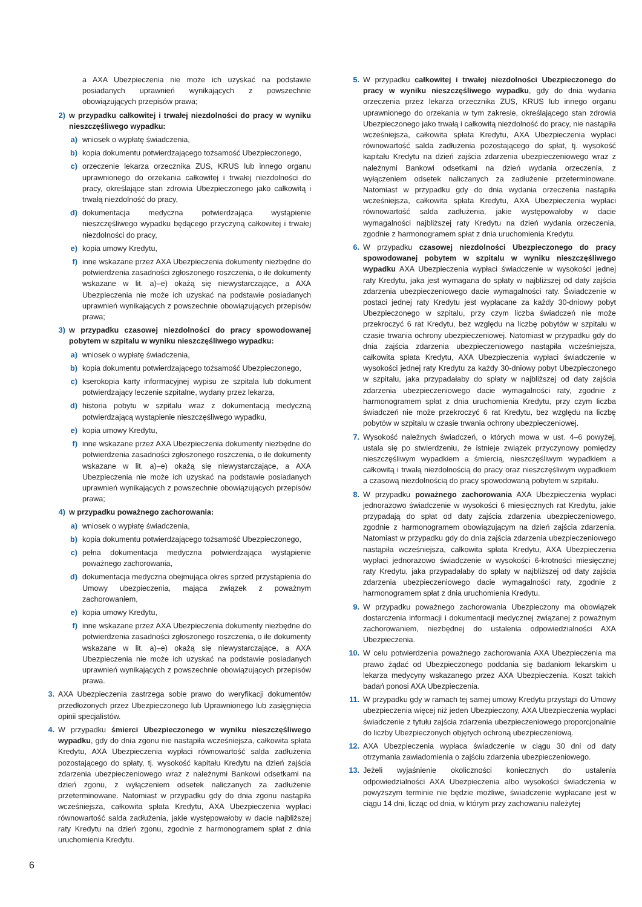a AXA Ubezpieczenia nie może ich uzyskać na podstawie posiadanych uprawnień wynikających z powszechnie obowiązujących przepisów prawa;
2) w przypadku całkowitej i trwałej niezdolności do pracy w wyniku nieszczęśliwego wypadku:
a) wniosek o wypłatę świadczenia,
b) kopia dokumentu potwierdzającego tożsamość Ubezpieczonego,
c) orzeczenie lekarza orzecznika ZUS, KRUS lub innego organu uprawnionego do orzekania całkowitej i trwałej niezdolności do pracy, określające stan zdrowia Ubezpieczonego jako całkowitą i trwałą niezdolność do pracy,
d) dokumentacja medyczna potwierdzająca wystąpienie nieszczęśliwego wypadku będącego przyczyną całkowitej i trwałej niezdolności do pracy,
e) kopia umowy Kredytu,
f) inne wskazane przez AXA Ubezpieczenia dokumenty niezbędne do potwierdzenia zasadności zgłoszonego roszczenia, o ile dokumenty wskazane w lit. a)–e) okażą się niewystarczające, a AXA Ubezpieczenia nie może ich uzyskać na podstawie posiadanych uprawnień wynikających z powszechnie obowiązujących przepisów prawa;
3) w przypadku czasowej niezdolności do pracy spowodowanej pobytem w szpitalu w wyniku nieszczęśliwego wypadku:
a) wniosek o wypłatę świadczenia,
b) kopia dokumentu potwierdzającego tożsamość Ubezpieczonego,
c) kserokopia karty informacyjnej wypisu ze szpitala lub dokument potwierdzający leczenie szpitalne, wydany przez lekarza,
d) historia pobytu w szpitalu wraz z dokumentacją medyczną potwierdzającą wystąpienie nieszczęśliwego wypadku,
e) kopia umowy Kredytu,
f) inne wskazane przez AXA Ubezpieczenia dokumenty niezbędne do potwierdzenia zasadności zgłoszonego roszczenia, o ile dokumenty wskazane w lit. a)–e) okażą się niewystarczające, a AXA Ubezpieczenia nie może ich uzyskać na podstawie posiadanych uprawnień wynikających z powszechnie obowiązujących przepisów prawa;
4) w przypadku poważnego zachorowania:
a) wniosek o wypłatę świadczenia,
b) kopia dokumentu potwierdzającego tożsamość Ubezpieczonego,
c) pełna dokumentacja medyczna potwierdzająca wystąpienie poważnego zachorowania,
d) dokumentacja medyczna obejmująca okres sprzed przystąpienia do Umowy ubezpieczenia, mająca związek z poważnym zachorowaniem,
e) kopia umowy Kredytu,
f) inne wskazane przez AXA Ubezpieczenia dokumenty niezbędne do potwierdzenia zasadności zgłoszonego roszczenia, o ile dokumenty wskazane w lit. a)–e) okażą się niewystarczające, a AXA Ubezpieczenia nie może ich uzyskać na podstawie posiadanych uprawnień wynikających z powszechnie obowiązujących przepisów prawa.
3. AXA Ubezpieczenia zastrzega sobie prawo do weryfikacji dokumentów przedłożonych przez Ubezpieczonego lub Uprawnionego lub zasięgnięcia opinii specjalistów.
4. W przypadku śmierci Ubezpieczonego w wyniku nieszczęśliwego wypadku, gdy do dnia zgonu nie nastąpiła wcześniejsza, całkowita spłata Kredytu, AXA Ubezpieczenia wypłaci równowartość salda zadłużenia pozostającego do spłaty, tj. wysokość kapitału Kredytu na dzień zajścia zdarzenia ubezpieczeniowego wraz z należnymi Bankowi odsetkami na dzień zgonu, z wyłączeniem odsetek naliczanych za zadłużenie przeterminowane. Natomiast w przypadku gdy do dnia zgonu nastąpiła wcześniejsza, całkowita spłata Kredytu, AXA Ubezpieczenia wypłaci równowartość salda zadłużenia, jakie występowałoby w dacie najbliższej raty Kredytu na dzień zgonu, zgodnie z harmonogramem spłat z dnia uruchomienia Kredytu.
5. W przypadku całkowitej i trwałej niezdolności Ubezpieczonego do pracy w wyniku nieszczęśliwego wypadku, gdy do dnia wydania orzeczenia przez lekarza orzecznika ZUS, KRUS lub innego organu uprawnionego do orzekania w tym zakresie, określającego stan zdrowia Ubezpieczonego jako trwałą i całkowitą niezdolność do pracy, nie nastąpiła wcześniejsza, całkowita spłata Kredytu, AXA Ubezpieczenia wypłaci równowartość salda zadłużenia pozostającego do spłat, tj. wysokość kapitału Kredytu na dzień zajścia zdarzenia ubezpieczeniowego wraz z należnymi Bankowi odsetkami na dzień wydania orzeczenia, z wyłączeniem odsetek naliczanych za zadłużenie przeterminowane. Natomiast w przypadku gdy do dnia wydania orzeczenia nastąpiła wcześniejsza, całkowita spłata Kredytu, AXA Ubezpieczenia wypłaci równowartość salda zadłużenia, jakie występowałoby w dacie wymagalności najbliższej raty Kredytu na dzień wydania orzeczenia, zgodnie z harmonogramem spłat z dnia uruchomienia Kredytu.
6. W przypadku czasowej niezdolności Ubezpieczonego do pracy spowodowanej pobytem w szpitalu w wyniku nieszczęśliwego wypadku AXA Ubezpieczenia wypłaci świadczenie w wysokości jednej raty Kredytu, jaka jest wymagana do spłaty w najbliższej od daty zajścia zdarzenia ubezpieczeniowego dacie wymagalności raty. Świadczenie w postaci jednej raty Kredytu jest wypłacane za każdy 30-dniowy pobyt Ubezpieczonego w szpitalu, przy czym liczba świadczeń nie może przekroczyć 6 rat Kredytu, bez względu na liczbę pobytów w szpitalu w czasie trwania ochrony ubezpieczeniowej. Natomiast w przypadku gdy do dnia zajścia zdarzenia ubezpieczeniowego nastąpiła wcześniejsza, całkowita spłata Kredytu, AXA Ubezpieczenia wypłaci świadczenie w wysokości jednej raty Kredytu za każdy 30-dniowy pobyt Ubezpieczonego w szpitalu, jaka przypadałaby do spłaty w najbliższej od daty zajścia zdarzenia ubezpieczeniowego dacie wymagalności raty, zgodnie z harmonogramem spłat z dnia uruchomienia Kredytu, przy czym liczba świadczeń nie może przekroczyć 6 rat Kredytu, bez względu na liczbę pobytów w szpitalu w czasie trwania ochrony ubezpieczeniowej.
7. Wysokość należnych świadczeń, o których mowa w ust. 4–6 powyżej, ustala się po stwierdzeniu, że istnieje związek przyczynowy pomiędzy nieszczęśliwym wypadkiem a śmiercią, nieszczęśliwym wypadkiem a całkowitą i trwałą niezdolnością do pracy oraz nieszczęśliwym wypadkiem a czasową niezdolnością do pracy spowodowaną pobytem w szpitalu.
8. W przypadku poważnego zachorowania AXA Ubezpieczenia wypłaci jednorazowo świadczenie w wysokości 6 miesięcznych rat Kredytu, jakie przypadają do spłat od daty zajścia zdarzenia ubezpieczeniowego, zgodnie z harmonogramem obowiązującym na dzień zajścia zdarzenia. Natomiast w przypadku gdy do dnia zajścia zdarzenia ubezpieczeniowego nastąpiła wcześniejsza, całkowita spłata Kredytu, AXA Ubezpieczenia wypłaci jednorazowo świadczenie w wysokości 6-krotności miesięcznej raty Kredytu, jaka przypadałaby do spłaty w najbliższej od daty zajścia zdarzenia ubezpieczeniowego dacie wymagalności raty, zgodnie z harmonogramem spłat z dnia uruchomienia Kredytu.
9. W przypadku poważnego zachorowania Ubezpieczony ma obowiązek dostarczenia informacji i dokumentacji medycznej związanej z poważnym zachorowaniem, niezbędnej do ustalenia odpowiedzialności AXA Ubezpieczenia.
10. W celu potwierdzenia poważnego zachorowania AXA Ubezpieczenia ma prawo żądać od Ubezpieczonego poddania się badaniom lekarskim u lekarza medycyny wskazanego przez AXA Ubezpieczenia. Koszt takich badań ponosi AXA Ubezpieczenia.
11. W przypadku gdy w ramach tej samej umowy Kredytu przystąpi do Umowy ubezpieczenia więcej niż jeden Ubezpieczony, AXA Ubezpieczenia wypłaci świadczenie z tytułu zajścia zdarzenia ubezpieczeniowego proporcjonalnie do liczby Ubezpieczonych objętych ochroną ubezpieczeniową.
12. AXA Ubezpieczenia wypłaca świadczenie w ciągu 30 dni od daty otrzymania zawiadomienia o zajściu zdarzenia ubezpieczeniowego.
13. Jeżeli wyjaśnienie okoliczności koniecznych do ustalenia odpowiedzialności AXA Ubezpieczenia albo wysokości świadczenia w powyższym terminie nie będzie możliwe, świadczenie wypłacane jest w ciągu 14 dni, licząc od dnia, w którym przy zachowaniu należytej
6